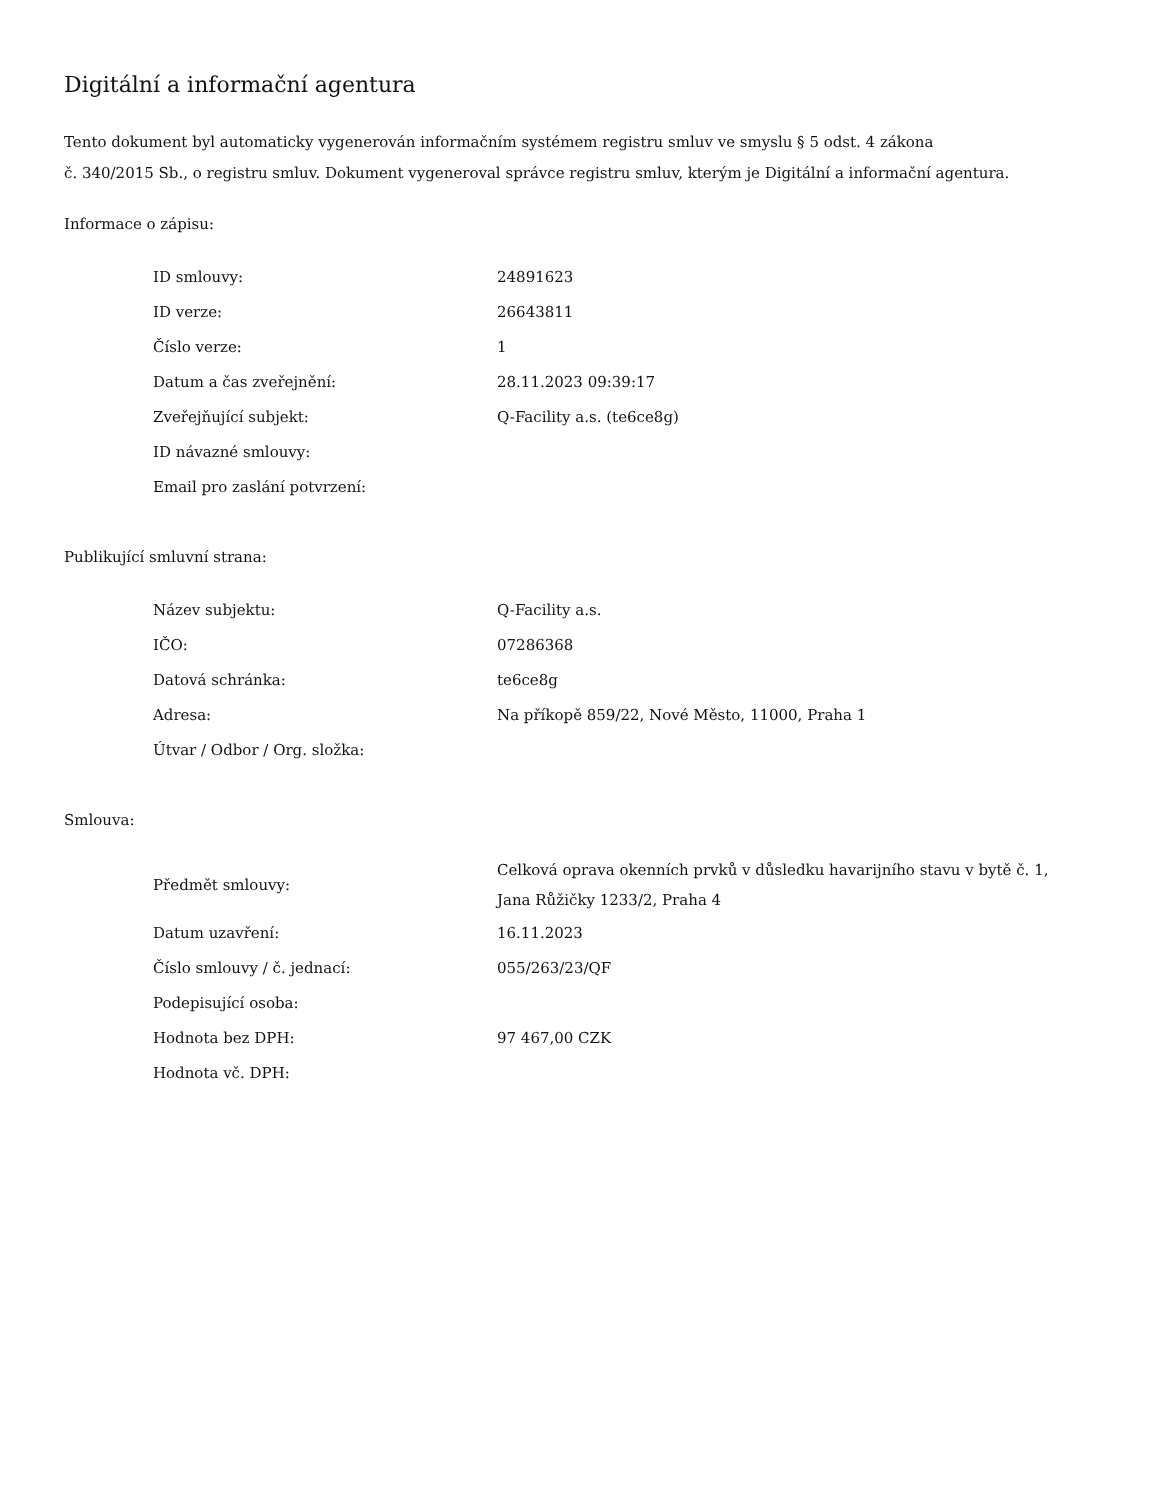Digitální a informační agentura
Tento dokument byl automaticky vygenerován informačním systémem registru smluv ve smyslu § 5 odst. 4 zákona
č. 340/2015 Sb., o registru smluv. Dokument vygeneroval správce registru smluv, kterým je Digitální a informační agentura.
Informace o zápisu:
| ID smlouvy: | 24891623 |
| ID verze: | 26643811 |
| Číslo verze: | 1 |
| Datum a čas zveřejnění: | 28.11.2023 09:39:17 |
| Zveřejňující subjekt: | Q-Facility a.s. (te6ce8g) |
| ID návazné smlouvy: | |
| Email pro zaslání potvrzení: | |
Publikující smluvní strana:
| Název subjektu: | Q-Facility a.s. |
| IČO: | 07286368 |
| Datová schránka: | te6ce8g |
| Adresa: | Na příkopě 859/22, Nové Město, 11000, Praha 1 |
| Útvar / Odbor / Org. složka: | |
Smlouva:
| Předmět smlouvy: | Celková oprava okenních prvků v důsledku havarijního stavu v bytě č. 1, Jana Růžičky 1233/2, Praha 4 |
| Datum uzavření: | 16.11.2023 |
| Číslo smlouvy / č. jednací: | 055/263/23/QF |
| Podepisující osoba: | |
| Hodnota bez DPH: | 97 467,00 CZK |
| Hodnota vč. DPH: | |